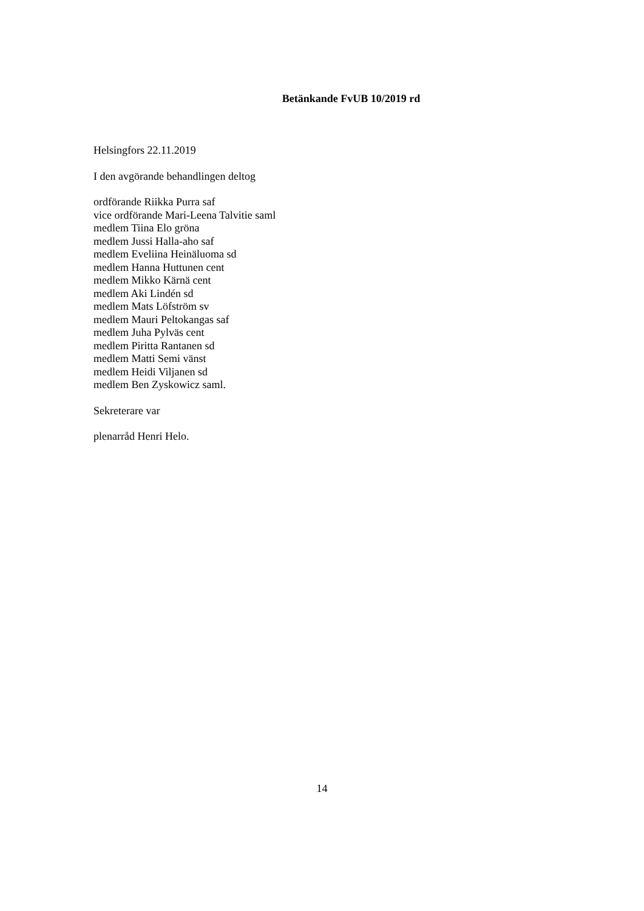Betänkande FvUB 10/2019 rd
Helsingfors 22.11.2019
I den avgörande behandlingen deltog
ordförande Riikka Purra saf
vice ordförande Mari-Leena Talvitie saml
medlem Tiina Elo gröna
medlem Jussi Halla-aho saf
medlem Eveliina Heinäluoma sd
medlem Hanna Huttunen cent
medlem Mikko Kärnä cent
medlem Aki Lindén sd
medlem Mats Löfström sv
medlem Mauri Peltokangas saf
medlem Juha Pylväs cent
medlem Piritta Rantanen sd
medlem Matti Semi vänst
medlem Heidi Viljanen sd
medlem Ben Zyskowicz saml.
Sekreterare var
plenarråd Henri Helo.
14